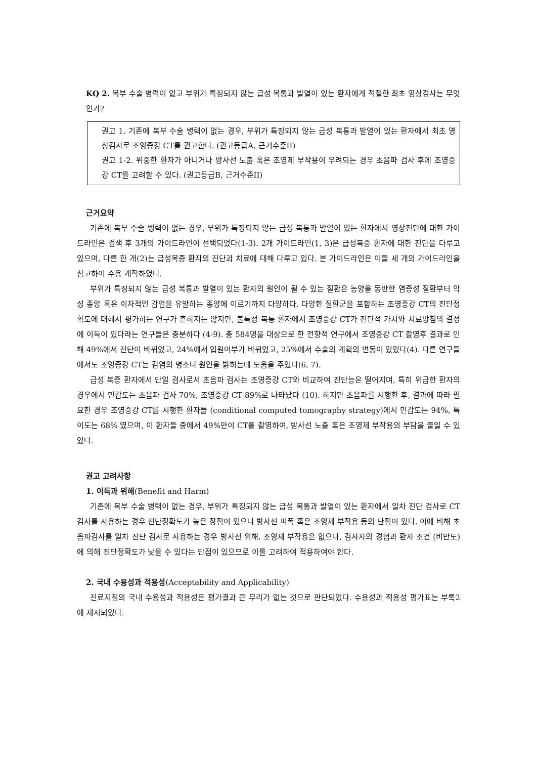KQ 2. 복부 수술 병력이 없고 부위가 특징되지 않는 급성 복통과 발열이 있는 환자에게 적절한 최초 영상검사는 무엇인가?
권고 1. 기존에 복부 수술 병력이 없는 경우, 부위가 특징되지 않는 급성 복통과 발열이 있는 환자에서 최초 영상검사로 조영증강 CT를 권고한다. (권고등급A, 근거수준II)
권고 1-2. 위중한 환자가 아니거나 방사선 노출 혹은 조영제 부작용이 우려되는 경우 초음파 검사 후에 조영증강 CT를 고려할 수 있다. (권고등급B, 근거수준II)
근거요약
기존에 복부 수술 병력이 없는 경우, 부위가 특징되지 않는 급성 복통과 발열이 있는 환자에서 영상진단에 대한 가이드라인은 검색 후 3개의 가이드라인이 선택되었다(1-3). 2개 가이드라인(1, 3)은 급성복증 환자에 대한 진단을 다루고 있으며, 다른 한 개(2)는 급성복증 환자의 진단과 치료에 대해 다루고 있다. 본 가이드라인은 이들 세 개의 가이드라인을 참고하여 수용 개작하였다.
부위가 특징되지 않는 급성 복통과 발열이 있는 환자의 원인이 될 수 있는 질환은 농양을 동반한 염증성 질환부터 악성 종양 혹은 이차적인 감염을 유발하는 종양에 이르기까지 다양하다. 다양한 질환군을 포함하는 조영증강 CT의 진단정확도에 대해서 평가하는 연구가 흔하지는 않지만, 불특정 복통 환자에서 조영증강 CT가 진단적 가치와 치료방침의 결정에 이득이 있다라는 연구들은 충분하다 (4-9). 총 584명을 대상으로 한 전향적 연구에서 조영증강 CT 촬영후 결과로 인해 49%에서 진단이 바뀌었고, 24%에서 입원여부가 바뀌었고, 25%에서 수술의 계획의 변동이 있었다(4). 다른 연구들에서도 조영증강 CT는 감염의 병소나 원인을 밝히는데 도움을 주었다(6, 7).
급성 복증 환자에서 단일 검사로서 초음파 검사는 조영증강 CT와 비교하여 진단능은 떨어지며, 특히 위급한 환자의 경우에서 민감도는 초음파 검사 70%, 조영증강 CT 89%로 나타났다 (10). 하지만 초음파를 시행한 후, 결과에 따라 필요한 경우 조영증강 CT를 시행한 환자들 (conditional computed tomography strategy)에서 민감도는 94%, 특이도는 68% 였으며, 이 환자들 중에서 49%만이 CT를 촬영하여, 방사선 노출 혹은 조영제 부작용의 부담을 줄일 수 있었다.
권고 고려사항
1. 이득과 위해(Benefit and Harm)
기존에 복부 수술 병력이 없는 경우, 부위가 특징되지 않는 급성 복통과 발열이 있는 환자에서 일차 진단 검사로 CT검사를 사용하는 경우 진단정확도가 높은 장점이 있으나 방사선 피폭 혹은 조영제 부작용 등의 단점이 있다. 이에 비해 초음파검사를 일차 진단 검사로 사용하는 경우 방사선 위해, 조영제 부작용은 없으나, 검사자의 경험과 환자 조건 (비만도)에 의해 진단정확도가 낮을 수 있다는 단점이 있으므로 이를 고려하여 적용하여야 한다.
2. 국내 수용성과 적용성(Acceptability and Applicability)
진료지침의 국내 수용성과 적용성은 평가결과 큰 무리가 없는 것으로 판단되었다. 수용성과 적용성 평가표는 부록2에 제시되었다.